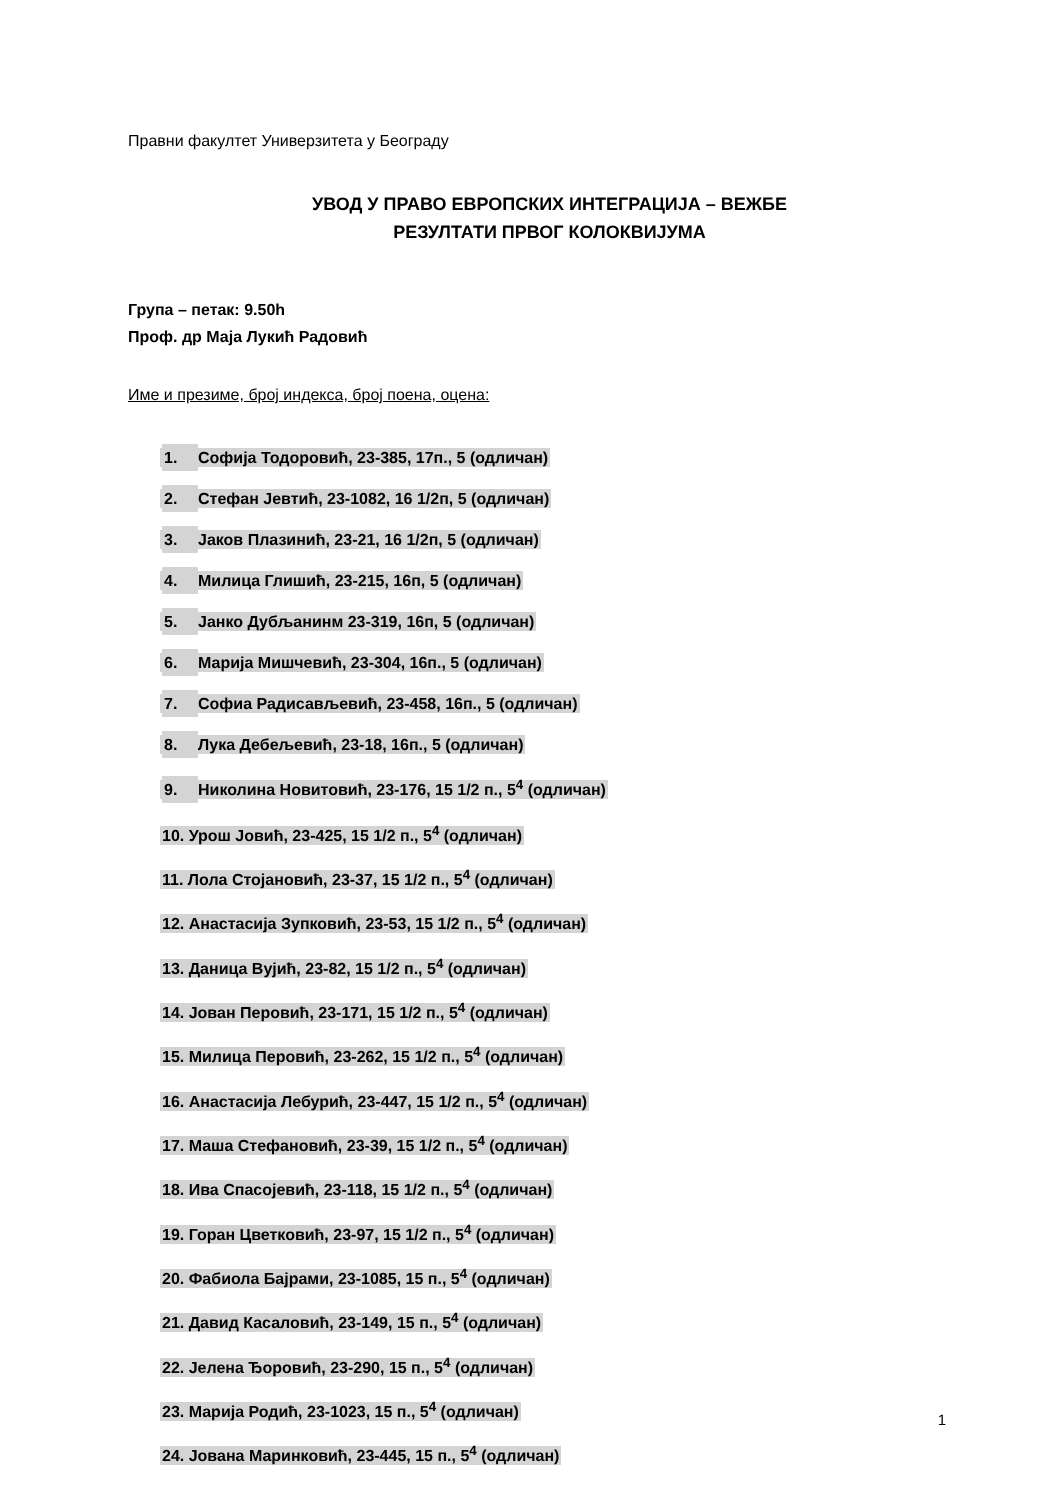Правни факултет Универзитета у Београду
УВОД У ПРАВО ЕВРОПСКИХ ИНТЕГРАЦИЈА – ВЕЖБЕ
РЕЗУЛТАТИ ПРВОГ КОЛОКВИЈУМА
Група – петак: 9.50h
Проф. др Маја Лукић Радовић
Име и презиме, број индекса, број поена, оцена:
1. Софија Тодоровић, 23-385, 17п., 5 (одличан)
2. Стефан Јевтић, 23-1082, 16 1/2п, 5 (одличан)
3. Јаков Плазинић, 23-21, 16 1/2п, 5 (одличан)
4. Милица Глишић, 23-215, 16п, 5 (одличан)
5. Јанко Дубљанинм 23-319, 16п, 5 (одличан)
6. Марија Мишчевић, 23-304, 16п., 5 (одличан)
7. Софиа Радисављевић, 23-458, 16п., 5 (одличан)
8. Лука Дебељевић, 23-18, 16п., 5 (одличан)
9. Николина Новитовић, 23-176, 15 1/2 п., 5<sup>4</sup> (одличан)
10. Урош Јовић, 23-425, 15 1/2 п., 5<sup>4</sup> (одличан)
11. Лола Стојановић, 23-37, 15 1/2 п., 5<sup>4</sup> (одличан)
12. Анастасија Зупковић, 23-53, 15 1/2 п., 5<sup>4</sup> (одличан)
13. Даница Вујић, 23-82, 15 1/2 п., 5<sup>4</sup> (одличан)
14. Јован Перовић, 23-171, 15 1/2 п., 5<sup>4</sup> (одличан)
15. Милица Перовић, 23-262, 15 1/2 п., 5<sup>4</sup> (одличан)
16. Анастасија Лебурић, 23-447, 15 1/2 п., 5<sup>4</sup> (одличан)
17. Маша Стефановић, 23-39, 15 1/2 п., 5<sup>4</sup> (одличан)
18. Ива Спасојевић, 23-118, 15 1/2 п., 5<sup>4</sup> (одличан)
19. Горан Цветковић, 23-97, 15 1/2 п., 5<sup>4</sup> (одличан)
20. Фабиола Бајрами, 23-1085, 15 п., 5<sup>4</sup> (одличан)
21. Давид Касаловић, 23-149, 15 п., 5<sup>4</sup> (одличан)
22. Јелена Ђоровић, 23-290, 15 п., 5<sup>4</sup> (одличан)
23. Марија Родић, 23-1023, 15 п., 5<sup>4</sup> (одличан)
24. Јована Маринковић, 23-445, 15 п., 5<sup>4</sup> (одличан)
1